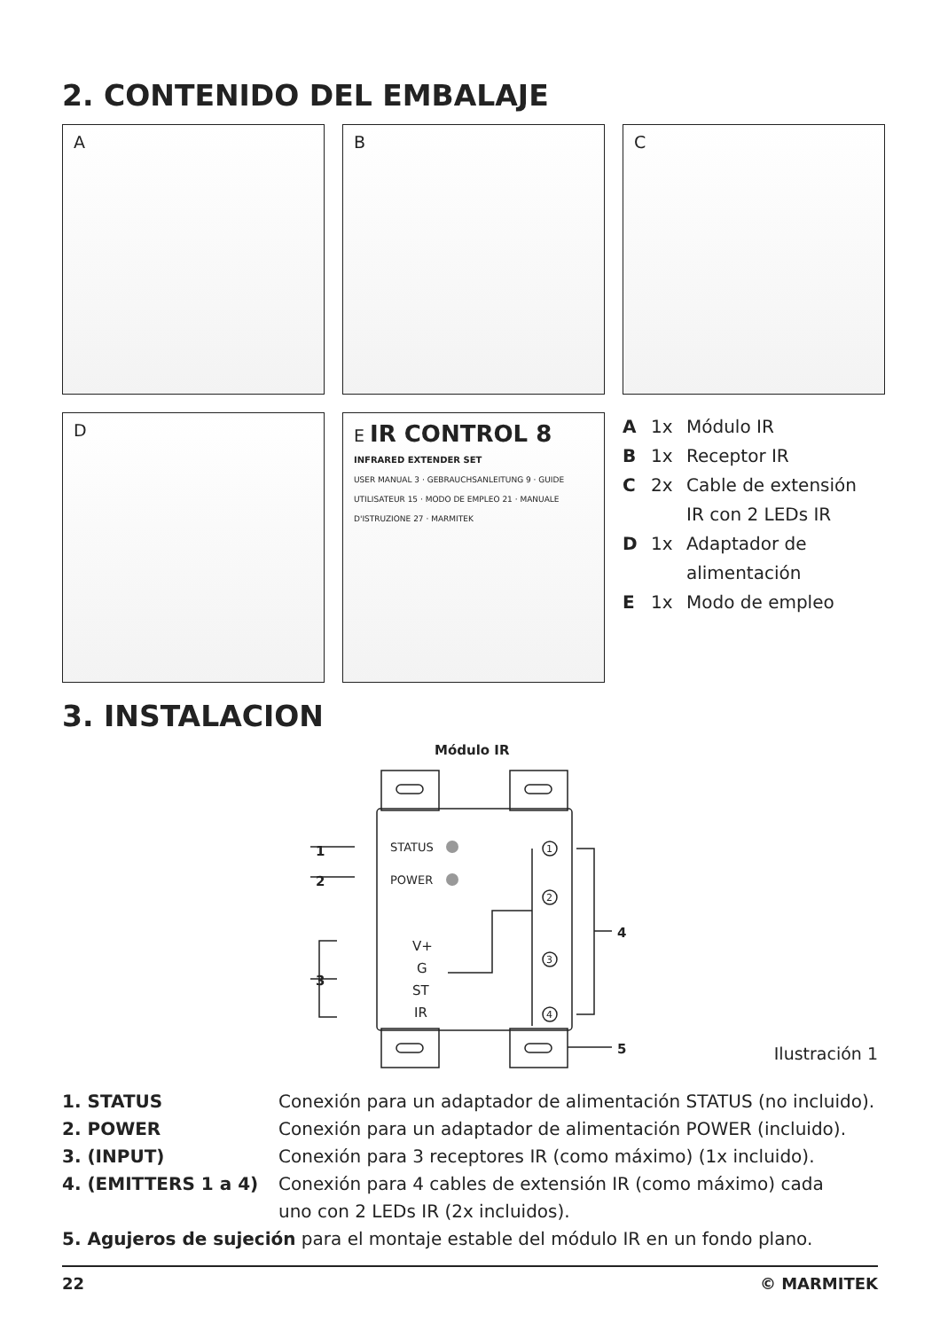2. CONTENIDO DEL EMBALAJE
A
B
C
D
E IR CONTROL 8
INFRARED EXTENDER SET
USER MANUAL 3 · GEBRAUCHSANLEITUNG 9 · GUIDE UTILISATEUR 15 · MODO DE EMPLEO 21 · MANUALE D'ISTRUZIONE 27 · MARMITEK
A 1x Módulo IR
B 1x Receptor IR
C 2x Cable de extensión
IR con 2 LEDs IR
D 1x Adaptador de
alimentación
E 1x Modo de empleo
3. INSTALACION
Módulo IR
STATUS
POWER
V+
G
ST
IR
1
2
3
4
1
2
3
4
5 Ilustración 1
1. STATUS Conexión para un adaptador de alimentación STATUS (no incluido).
2. POWER Conexión para un adaptador de alimentación POWER (incluido).
3. (INPUT) Conexión para 3 receptores IR (como máximo) (1x incluido).
4. (EMITTERS 1 a 4) Conexión para 4 cables de extensión IR (como máximo) cada
uno con 2 LEDs IR (2x incluidos).
5. Agujeros de sujeción para el montaje estable del módulo IR en un fondo plano.
22 © MARMITEK